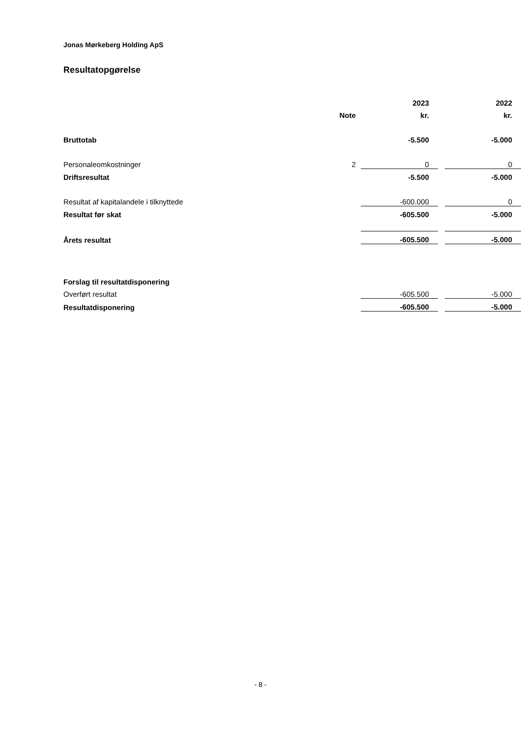Jonas Mørkeberg Holding ApS
Resultatopgørelse
| | | 2023 | | 2022 |
| --- | --- | --- | --- | --- |
| | Note | kr. | | kr. |
| Bruttotab | | -5.500 | | -5.000 |
| Personaleomkostninger | 2 | 0 | | 0 |
| Driftsresultat | | -5.500 | | -5.000 |
| Resultat af kapitalandele i tilknyttede | | -600.000 | | 0 |
| Resultat før skat | | -605.500 | | -5.000 |
| Årets resultat | | -605.500 | | -5.000 |
| Forslag til resultatdisponering | | | | |
| Overført resultat | | -605.500 | | -5.000 |
| Resultatdisponering | | -605.500 | | -5.000 |
- 8 -